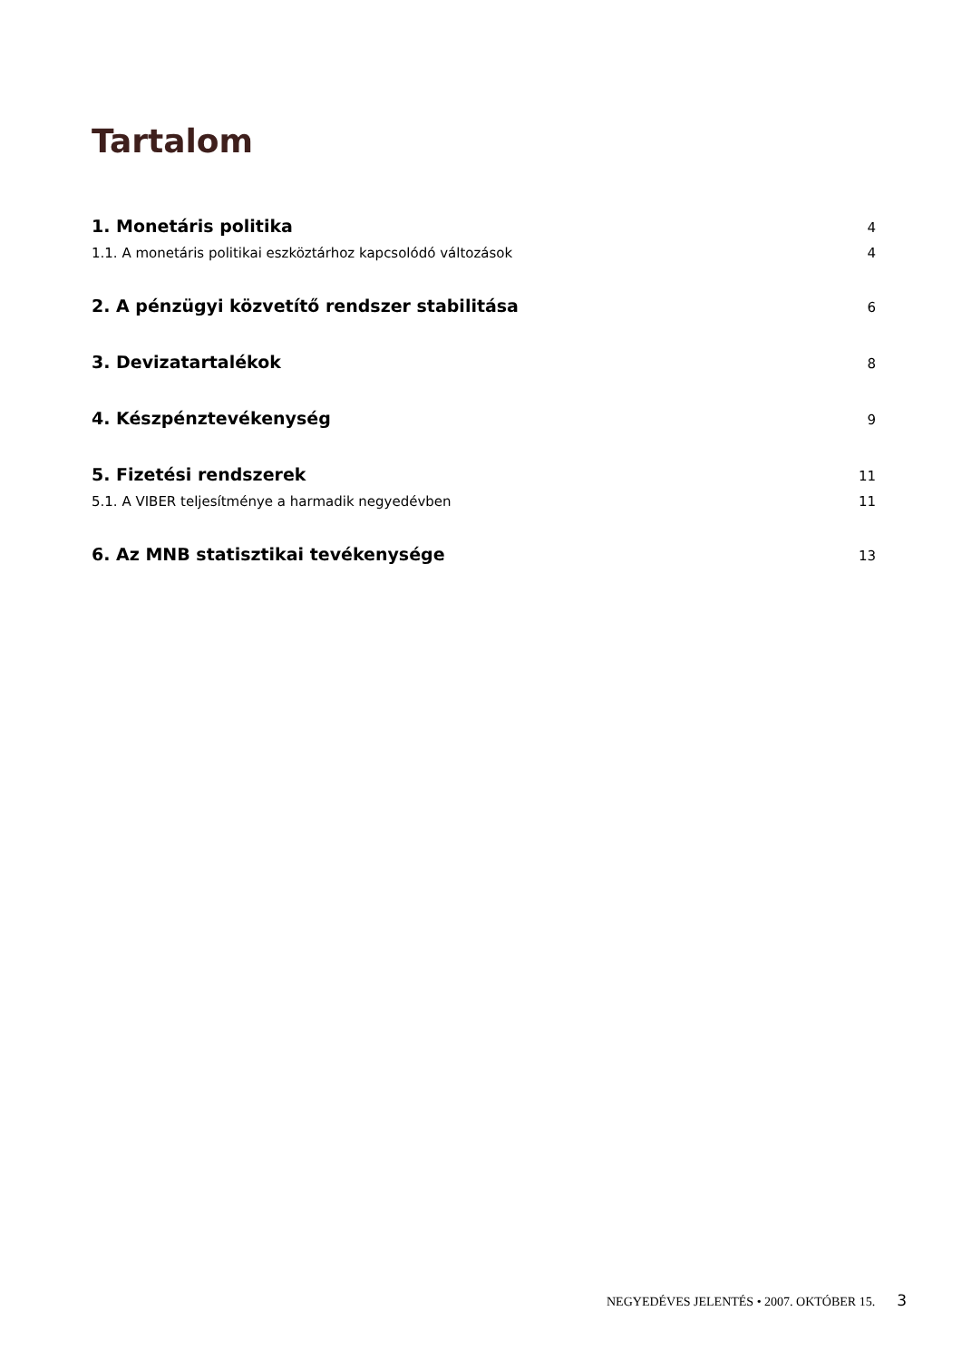Tartalom
1. Monetáris politika 4
1.1. A monetáris politikai eszköztárhoz kapcsolódó változások 4
2. A pénzügyi közvetítő rendszer stabilitása 6
3. Devizatartalékok 8
4. Készpénztevékenység 9
5. Fizetési rendszerek 11
5.1. A VIBER teljesítménye a harmadik negyedévben 11
6. Az MNB statisztikai tevékenysége 13
NEGYEDÉVES JELENTÉS • 2007. OKTÓBER 15. 3